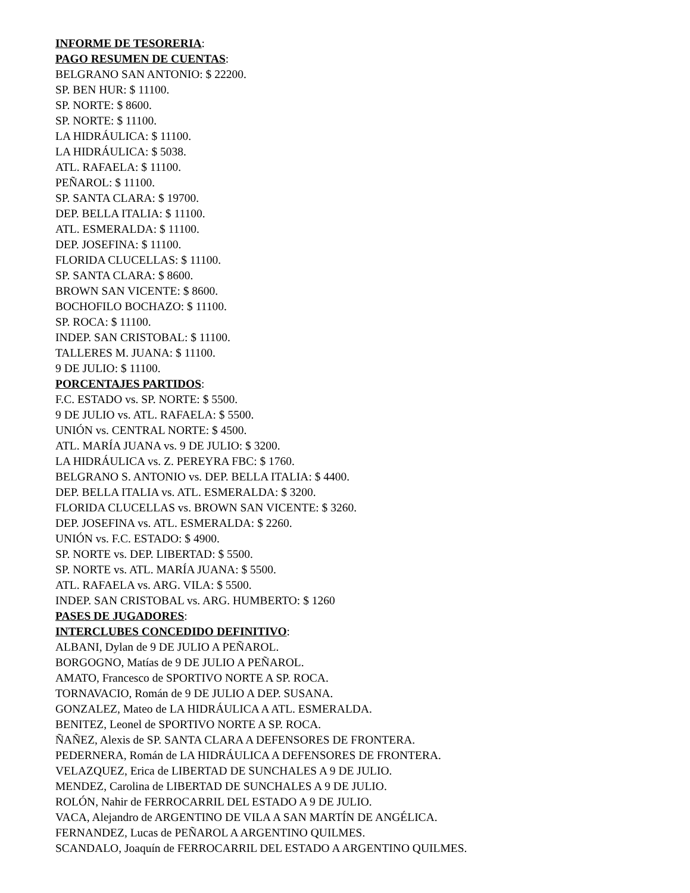INFORME DE TESORERIA:
PAGO RESUMEN DE CUENTAS:
BELGRANO SAN ANTONIO: $ 22200.
SP. BEN HUR: $ 11100.
SP. NORTE: $ 8600.
SP. NORTE: $ 11100.
LA HIDRÁULICA: $ 11100.
LA HIDRÁULICA: $ 5038.
ATL. RAFAELA: $ 11100.
PEÑAROL: $ 11100.
SP. SANTA CLARA: $ 19700.
DEP. BELLA ITALIA: $ 11100.
ATL. ESMERALDA: $ 11100.
DEP. JOSEFINA: $ 11100.
FLORIDA CLUCELLAS: $ 11100.
SP. SANTA CLARA: $ 8600.
BROWN SAN VICENTE: $ 8600.
BOCHOFILO BOCHAZO: $ 11100.
SP. ROCA: $ 11100.
INDEP. SAN CRISTOBAL: $ 11100.
TALLERES M. JUANA: $ 11100.
9 DE JULIO: $ 11100.
PORCENTAJES PARTIDOS:
F.C. ESTADO vs. SP. NORTE: $ 5500.
9 DE JULIO vs. ATL. RAFAELA: $ 5500.
UNIÓN vs. CENTRAL NORTE: $ 4500.
ATL. MARÍA JUANA vs. 9 DE JULIO: $ 3200.
LA HIDRÁULICA vs. Z. PEREYRA FBC: $ 1760.
BELGRANO S. ANTONIO vs. DEP. BELLA ITALIA: $ 4400.
DEP. BELLA ITALIA vs. ATL. ESMERALDA: $ 3200.
FLORIDA CLUCELLAS vs. BROWN SAN VICENTE: $ 3260.
DEP. JOSEFINA vs. ATL. ESMERALDA: $ 2260.
UNIÓN vs. F.C. ESTADO: $ 4900.
SP. NORTE vs. DEP. LIBERTAD: $ 5500.
SP. NORTE vs. ATL. MARÍA JUANA: $ 5500.
ATL. RAFAELA vs. ARG. VILA: $ 5500.
INDEP. SAN CRISTOBAL vs. ARG. HUMBERTO: $ 1260
PASES DE JUGADORES:
INTERCLUBES CONCEDIDO DEFINITIVO:
ALBANI, Dylan de 9 DE JULIO A PEÑAROL.
BORGOGNO, Matías de 9 DE JULIO A PEÑAROL.
AMATO, Francesco de SPORTIVO NORTE A SP. ROCA.
TORNAVACIO, Román de 9 DE JULIO A DEP. SUSANA.
GONZALEZ, Mateo de LA HIDRÁULICA A ATL. ESMERALDA.
BENITEZ, Leonel de SPORTIVO NORTE A SP. ROCA.
ÑAÑEZ, Alexis de SP. SANTA CLARA A DEFENSORES DE FRONTERA.
PEDERNERA, Román de LA HIDRÁULICA A DEFENSORES DE FRONTERA.
VELAZQUEZ, Erica de LIBERTAD DE SUNCHALES A 9 DE JULIO.
MENDEZ, Carolina de LIBERTAD DE SUNCHALES A 9 DE JULIO.
ROLÓN, Nahir de FERROCARRIL DEL ESTADO A 9 DE JULIO.
VACA, Alejandro de ARGENTINO DE VILA A SAN MARTÍN DE ANGÉLICA.
FERNANDEZ, Lucas de PEÑAROL A ARGENTINO QUILMES.
SCANDALO, Joaquín de FERROCARRIL DEL ESTADO A ARGENTINO QUILMES.